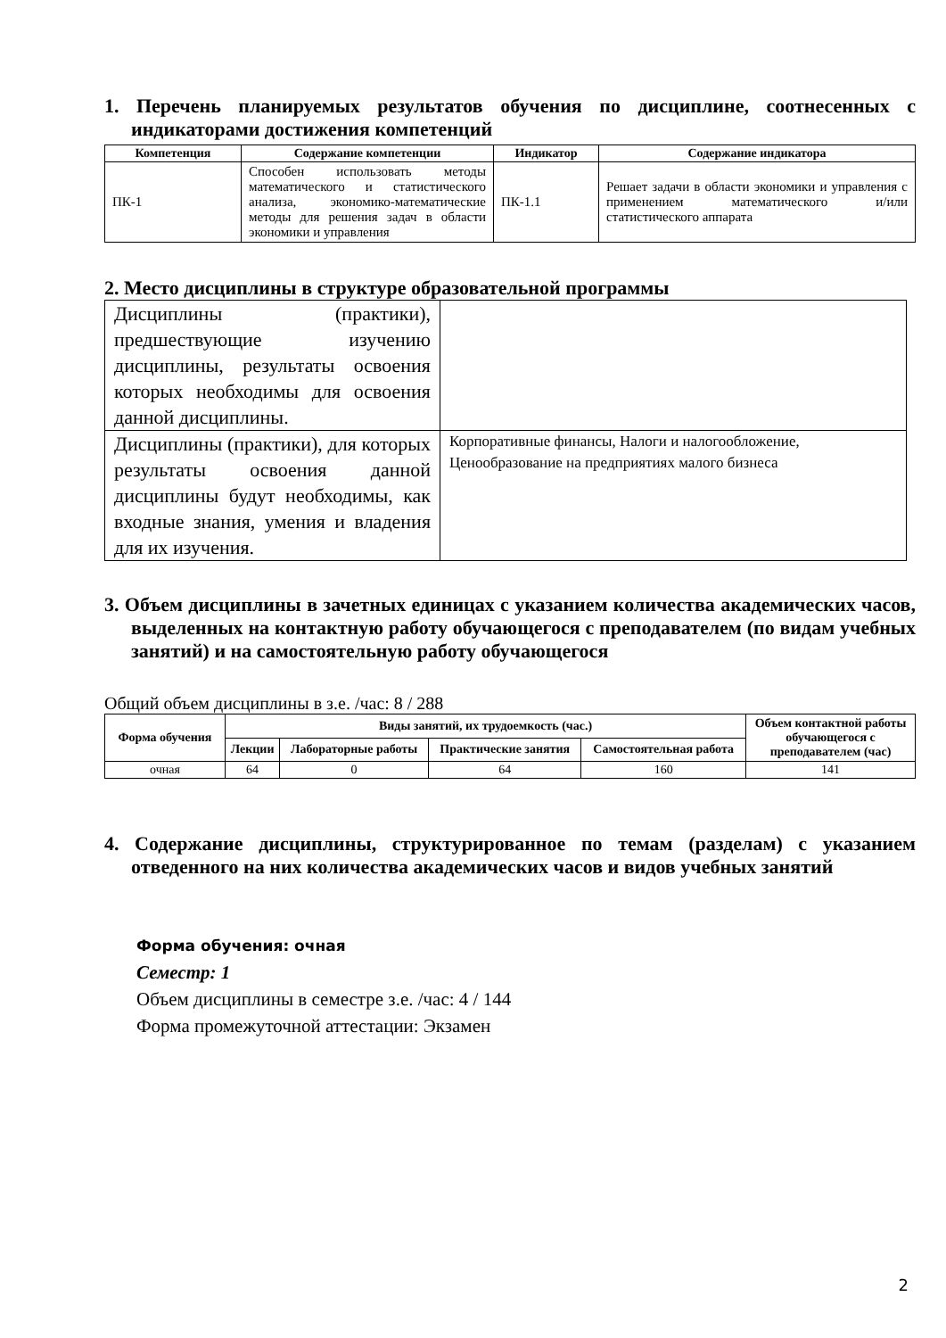1. Перечень планируемых результатов обучения по дисциплине, соотнесенных с индикаторами достижения компетенций
| Компетенция | Содержание компетенции | Индикатор | Содержание индикатора |
| --- | --- | --- | --- |
| ПК-1 | Способен использовать методы математического и статистического анализа, экономико-математические методы для решения задач в области экономики и управления | ПК-1.1 | Решает задачи в области экономики и управления с применением математического и/или статистического аппарата |
2. Место дисциплины в структуре образовательной программы
| Дисциплины (практики), предшествующие изучению дисциплины, результаты освоения которых необходимы для освоения данной дисциплины. | |
| Дисциплины (практики), для которых результаты освоения данной дисциплины будут необходимы, как входные знания, умения и владения для их изучения. | Корпоративные финансы, Налоги и налогообложение, Ценообразование на предприятиях малого бизнеса |
3. Объем дисциплины в зачетных единицах с указанием количества академических часов, выделенных на контактную работу обучающегося с преподавателем (по видам учебных занятий) и на самостоятельную работу обучающегося
Общий объем дисциплины в з.е. /час: 8 / 288
| Форма обучения | Виды занятий, их трудоемкость (час.) | | | | Объем контактной работы обучающегося с преподавателем (час) |
| --- | --- | --- | --- | --- | --- |
| | Лекции | Лабораторные работы | Практические занятия | Самостоятельная работа | |
| очная | 64 | 0 | 64 | 160 | 141 |
4. Содержание дисциплины, структурированное по темам (разделам) с указанием отведенного на них количества академических часов и видов учебных занятий
Форма обучения: очная
Семестр: 1
Объем дисциплины в семестре з.е. /час: 4 / 144
Форма промежуточной аттестации: Экзамен
2